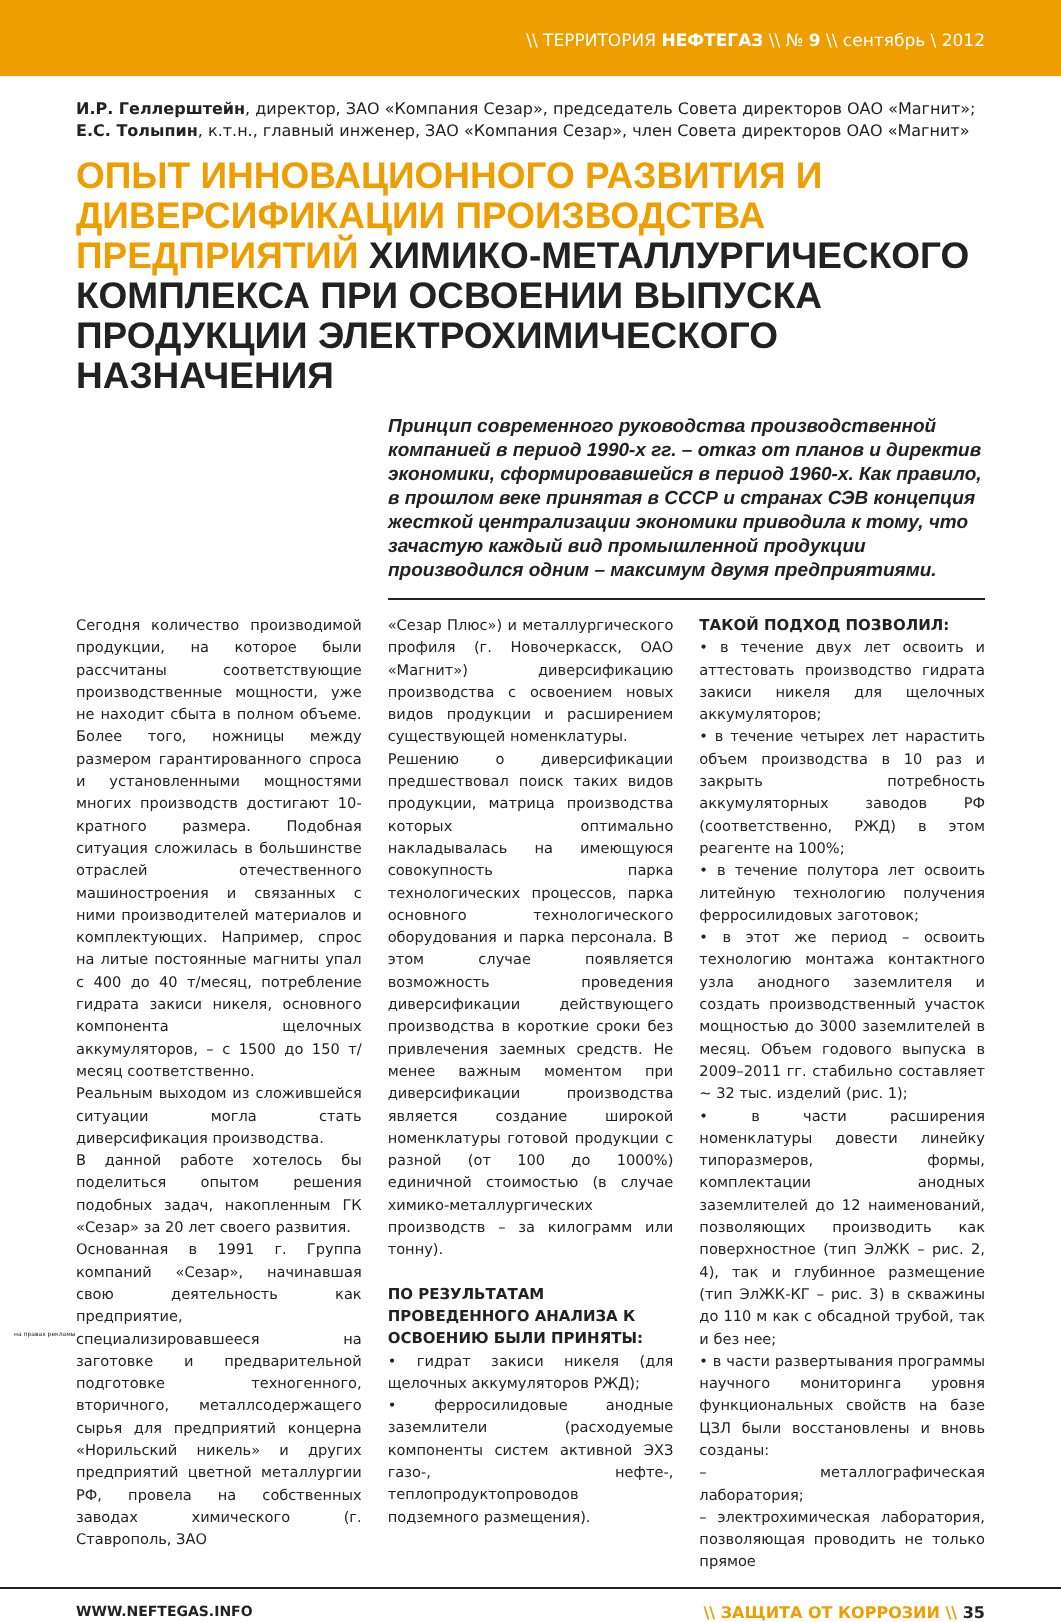\\ ТЕРРИТОРИЯ НЕФТЕГАЗ \\ № 9 \\ сентябрь \ 2012
И.Р. Геллерштейн, директор, ЗАО «Компания Сезар», председатель Совета директоров ОАО «Магнит»;
Е.С. Толыпин, к.т.н., главный инженер, ЗАО «Компания Сезар», член Совета директоров ОАО «Магнит»
ОПЫТ ИННОВАЦИОННОГО РАЗВИТИЯ И ДИВЕРСИФИКАЦИИ ПРОИЗВОДСТВА ПРЕДПРИЯТИЙ ХИМИКО-МЕТАЛЛУРГИЧЕСКОГО КОМПЛЕКСА ПРИ ОСВОЕНИИ ВЫПУСКА ПРОДУКЦИИ ЭЛЕКТРОХИМИЧЕСКОГО НАЗНАЧЕНИЯ
Принцип современного руководства производственной компанией в период 1990-х гг. – отказ от планов и директив экономики, сформировавшейся в период 1960-х. Как правило, в прошлом веке принятая в СССР и странах СЭВ концепция жесткой централизации экономики приводила к тому, что зачастую каждый вид промышленной продукции производился одним – максимум двумя предприятиями.
Сегодня количество производимой продукции, на которое были рассчитаны соответствующие производственные мощности, уже не находит сбыта в полном объеме. Более того, ножницы между размером гарантированного спроса и установленными мощностями многих производств достигают 10-кратного размера. Подобная ситуация сложилась в большинстве отраслей отечественного машиностроения и связанных с ними производителей материалов и комплектующих. Например, спрос на литые постоянные магниты упал с 400 до 40 т/месяц, потребление гидрата закиси никеля, основного компонента щелочных аккумуляторов, – с 1500 до 150 т/месяц соответственно.
Реальным выходом из сложившейся ситуации могла стать диверсификация производства.
В данной работе хотелось бы поделиться опытом решения подобных задач, накопленным ГК «Сезар» за 20 лет своего развития.
Основанная в 1991 г. Группа компаний «Сезар», начинавшая свою деятельность как предприятие, специализировавшееся на заготовке и предварительной подготовке техногенного, вторичного, металлсодержащего сырья для предприятий концерна «Норильский никель» и других предприятий цветной металлургии РФ, провела на собственных заводах химического (г. Ставрополь, ЗАО
«Сезар Плюс») и металлургического профиля (г. Новочеркасск, ОАО «Магнит») диверсификацию производства с освоением новых видов продукции и расширением существующей номенклатуры.
Решению о диверсификации предшествовал поиск таких видов продукции, матрица производства которых оптимально накладывалась на имеющуюся совокупность парка технологических процессов, парка основного технологического оборудования и парка персонала. В этом случае появляется возможность проведения диверсификации действующего производства в короткие сроки без привлечения заемных средств. Не менее важным моментом при диверсификации производства является создание широкой номенклатуры готовой продукции с разной (от 100 до 1000%) единичной стоимостью (в случае химико-металлургических производств – за килограмм или тонну).
ПО РЕЗУЛЬТАТАМ ПРОВЕДЕННОГО АНАЛИЗА К ОСВОЕНИЮ БЫЛИ ПРИНЯТЫ:
• гидрат закиси никеля (для щелочных аккумуляторов РЖД);
• ферросилидовые анодные заземлители (расходуемые компоненты систем активной ЭХЗ газо-, нефте-, теплопродуктопроводов подземного размещения).
ТАКОЙ ПОДХОД ПОЗВОЛИЛ:
• в течение двух лет освоить и аттестовать производство гидрата закиси никеля для щелочных аккумуляторов;
• в течение четырех лет нарастить объем производства в 10 раз и закрыть потребность аккумуляторных заводов РФ (соответственно, РЖД) в этом реагенте на 100%;
• в течение полутора лет освоить литейную технологию получения ферросилидовых заготовок;
• в этот же период – освоить технологию монтажа контактного узла анодного заземлителя и создать производственный участок мощностью до 3000 заземлителей в месяц. Объем годового выпуска в 2009–2011 гг. стабильно составляет ~ 32 тыс. изделий (рис. 1);
• в части расширения номенклатуры довести линейку типоразмеров, формы, комплектации анодных заземлителей до 12 наименований, позволяющих производить как поверхностное (тип ЭлЖК – рис. 2, 4), так и глубинное размещение (тип ЭлЖК-КГ – рис. 3) в скважины до 110 м как с обсадной трубой, так и без нее;
• в части развертывания программы научного мониторинга уровня функциональных свойств на базе ЦЗЛ были восстановлены и вновь созданы:
– металлографическая лаборатория;
– электрохимическая лаборатория, позволяющая проводить не только прямое
на правах рекламы
WWW.NEFTEGAS.INFO \\ ЗАЩИТА ОТ КОРРОЗИИ \\ 35